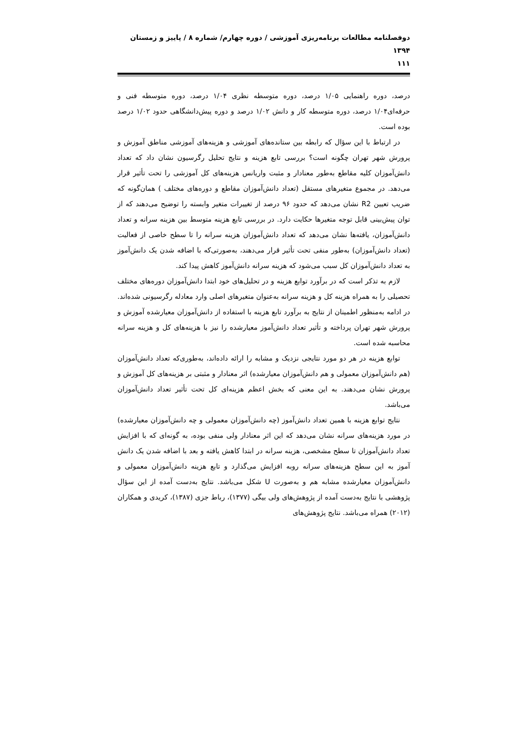دوفصلنامه مطالعات برنامه‌ریزی آموزشی / دوره چهارم/ شماره ۸ / پاییز و زمستان ۱۳۹۴
۱۱۱
درصد، دوره راهنمایی ۱/۰۵ درصد، دوره متوسطه نظری ۱/۰۴ درصد، دوره متوسطه فنی و حرفه‌ای۱/۰۴ درصد، دوره متوسطه کار و دانش ۱/۰۲ درصد و دوره پیش‌دانشگاهی حدود ۱/۰۲ درصد بوده است.
در ارتباط با این سؤال که رابطه بین ستانده‌های آموزشی و هزینه‌های آموزشی مناطق آموزش و پرورش شهر تهران چگونه است؟ بررسی تابع هزینه و نتایج تحلیل رگرسیون نشان داد که تعداد دانش‌آموزان کلیه مقاطع به‌طور معنادار و مثبت واریانس هزینه‌های کل آموزشی را تحت تأثیر قرار می‌دهد. در مجموع متغیرهای مستقل (تعداد دانش‌آموزان مقاطع و دوره‌های مختلف ) همان‌گونه که ضریب تعیین R2 نشان می‌دهد که حدود ۹۶ درصد از تغییرات متغیر وابسته را توضیح می‌دهند که از توان پیش‌بینی قابل توجه متغیرها حکایت دارد. در بررسی تابع هزینه متوسط بین هزینه سرانه و تعداد دانش‌آموزان، یافته‌ها نشان می‌دهد که تعداد دانش‌آموزان هزینه سرانه را تا سطح خاصی از فعالیت (تعداد دانش‌آموزان) به‌طور منفی تحت تأثیر قرار می‌دهند، به‌صورتی‌که با اضافه شدن یک دانش‌آموز به تعداد دانش‌آموزان کل سبب می‌شود که هزینه سرانه دانش‌آموز کاهش پیدا کند.
لازم به تذکر است که در برآورد توابع هزینه و در تحلیل‌های خود ابتدا دانش‌آموزان دوره‌های مختلف تحصیلی را به همراه هزینه کل و هزینه سرانه به‌عنوان متغیرهای اصلی وارد معادله رگرسیونی شده‌اند. در ادامه به‌منظور اطمینان از نتایج به برآورد تابع هزینه با استفاده از دانش‌آموزان معیارشده آموزش و پرورش شهر تهران پرداخته و تأثیر تعداد دانش‌آموز معیارشده را نیز با هزینه‌های کل و هزینه سرانه محاسبه شده است.
توابع هزینه در هر دو مورد نتایجی نزدیک و مشابه را ارائه داده‌اند، به‌طوری‌که تعداد دانش‌آموزان (هم دانش‌آموزان معمولی و هم دانش‌آموزان معیارشده) اثر معنادار و مثبتی بر هزینه‌های کل آموزش و پرورش نشان می‌دهند. به این معنی که بخش اعظم هزینه‌ای کل تحت تأثیر تعداد دانش‌آموزان می‌باشد.
نتایج توابع هزینه با همین تعداد دانش‌آموز (چه دانش‌آموزان معمولی و چه دانش‌آموزان معیارشده) در مورد هزینه‌های سرانه نشان می‌دهد که این اثر معنادار ولی منفی بوده، به گونه‌ای که با افزایش تعداد دانش‌آموزان تا سطح مشخصی، هزینه سرانه در ابتدا کاهش یافته و بعد با اضافه شدن یک دانش آموز به این سطح هزینه‌های سرانه روبه افزایش می‌گذارد و تابع هزینه دانش‌آموزان معمولی و دانش‌آموزان معیارشده مشابه هم و به‌صورت U شکل می‌باشد. نتایج به‌دست آمده از این سؤال پژوهشی با نتایج به‌دست آمده از پژوهش‌های ولی بیگی (۱۳۷۷)، رباط جزی (۱۳۸۷)، کریدی و همکاران (۲۰۱۲) همراه می‌باشد. نتایج پژوهش‌های